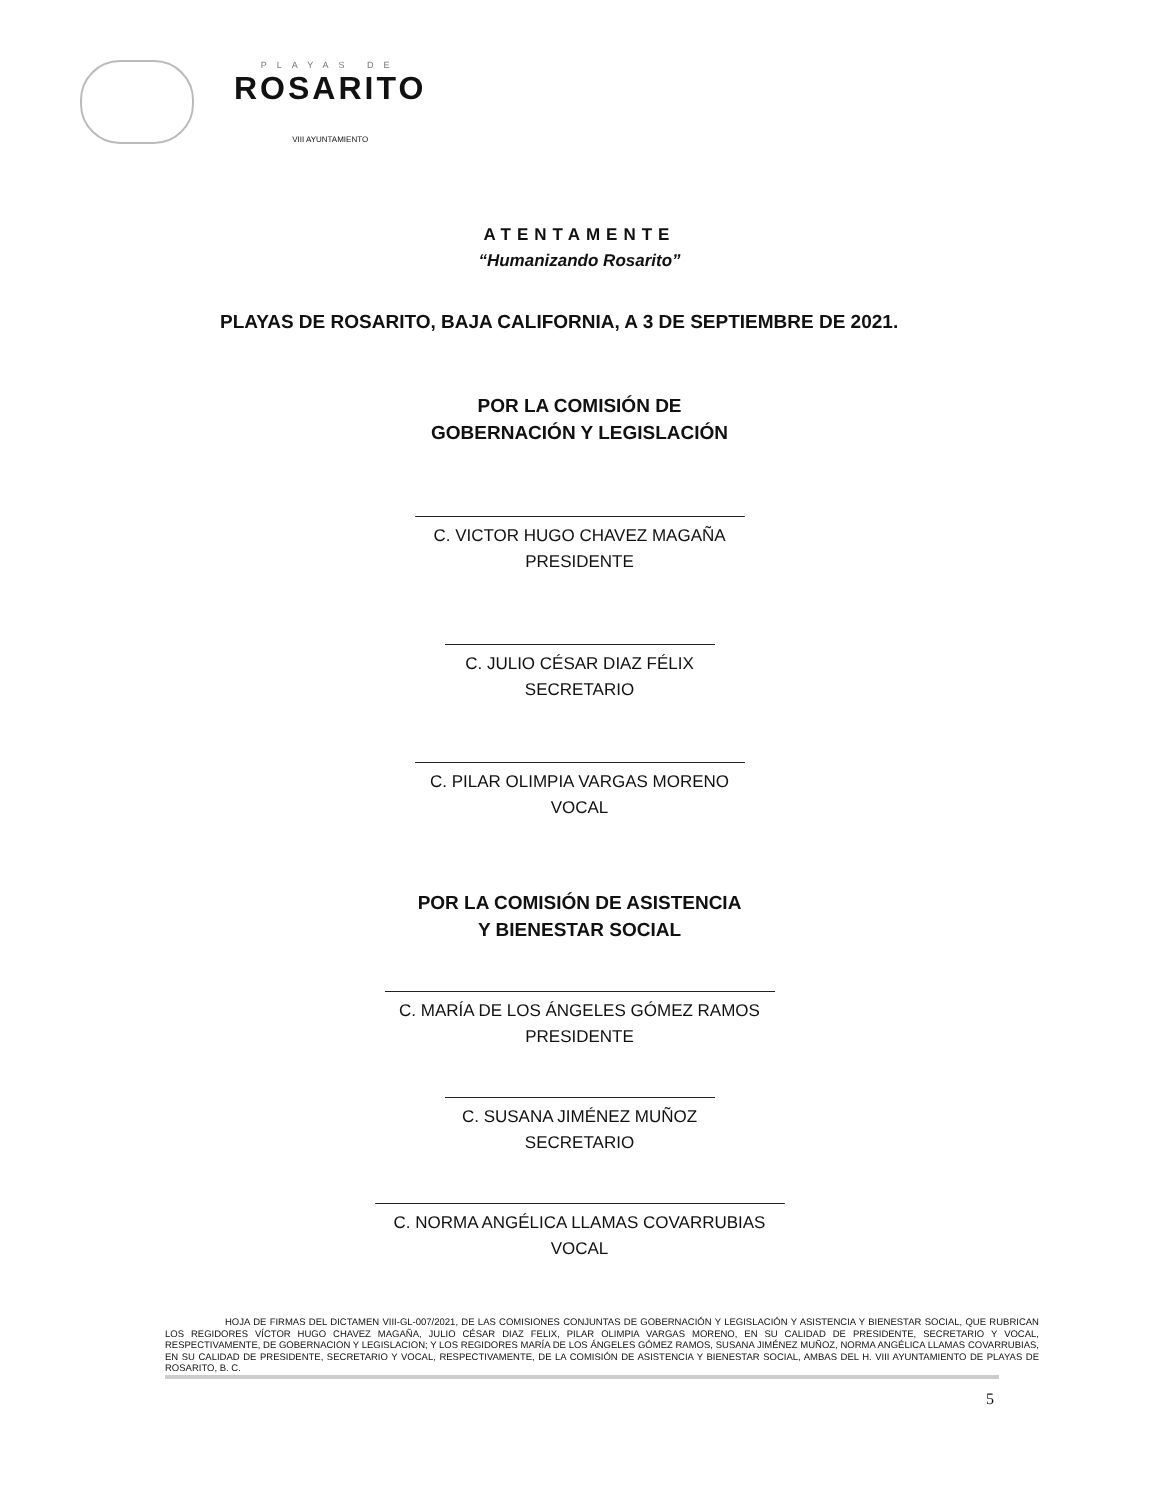PLAYAS DE
ROSARITO
VIII AYUNTAMIENTO
ATENTAMENTE
“Humanizando Rosarito”
PLAYAS DE ROSARITO, BAJA CALIFORNIA, A 3 DE SEPTIEMBRE DE 2021.
POR LA COMISIÓN DE
GOBERNACIÓN Y LEGISLACIÓN
C. VICTOR HUGO CHAVEZ MAGAÑA
PRESIDENTE
C. JULIO CÉSAR DIAZ FÉLIX
SECRETARIO
C. PILAR OLIMPIA VARGAS MORENO
VOCAL
POR LA COMISIÓN DE ASISTENCIA
Y BIENESTAR SOCIAL
C. MARÍA DE LOS ÁNGELES GÓMEZ RAMOS
PRESIDENTE
C. SUSANA JIMÉNEZ MUÑOZ
SECRETARIO
C. NORMA ANGÉLICA LLAMAS COVARRUBIAS
VOCAL
HOJA DE FIRMAS DEL DICTAMEN VIII-GL-007/2021, DE LAS COMISIONES CONJUNTAS DE GOBERNACIÓN Y LEGISLACIÓN Y ASISTENCIA Y BIENESTAR SOCIAL, QUE RUBRICAN LOS REGIDORES VÍCTOR HUGO CHAVEZ MAGAÑA, JULIO CÉSAR DIAZ FELIX, PILAR OLIMPIA VARGAS MORENO, EN SU CALIDAD DE PRESIDENTE, SECRETARIO Y VOCAL, RESPECTIVAMENTE, DE GOBERNACION Y LEGISLACION; Y LOS REGIDORES MARÍA DE LOS ÁNGELES GÓMEZ RAMOS, SUSANA JIMÉNEZ MUÑOZ, NORMA ANGÉLICA LLAMAS COVARRUBIAS, EN SU CALIDAD DE PRESIDENTE, SECRETARIO Y VOCAL, RESPECTIVAMENTE, DE LA COMISIÓN DE ASISTENCIA Y BIENESTAR SOCIAL, AMBAS DEL H. VIII AYUNTAMIENTO DE PLAYAS DE ROSARITO, B. C.
5